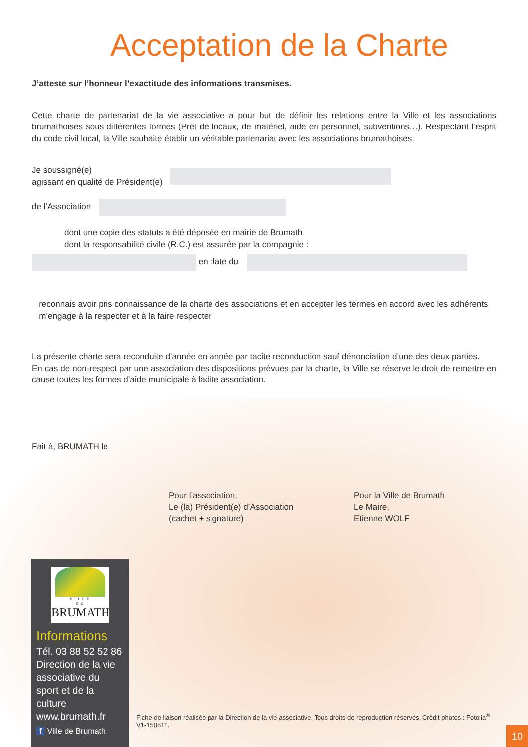Acceptation de la Charte
J’atteste sur l’honneur l’exactitude des informations transmises.
Cette charte de partenariat de la vie associative a pour but de définir les relations entre la Ville et les associations brumathoises sous différentes formes (Prêt de locaux, de matériel, aide en personnel, subventions…). Respectant l’esprit du code civil local, la Ville souhaite établir un véritable partenariat avec les associations brumathoises.
Je soussigné(e)
agissant en qualité de Président(e)
de l’Association
dont une copie des statuts a été déposée en mairie de Brumath
dont la responsabilité civile (R.C.) est assurée par la compagnie :
en date du
reconnais avoir pris connaissance de la charte des associations et en accepter les termes en accord avec les adhérents
m’engage à la respecter et à la faire respecter
La présente charte sera reconduite d’année en année par tacite reconduction sauf dénonciation d’une des deux parties.
En cas de non-respect par une association des dispositions prévues par la charte, la Ville se réserve le droit de remettre en cause toutes les formes d’aide municipale à ladite association.
Fait à, BRUMATH le
Pour l’association,
Le (la) Président(e) d’Association
(cachet + signature)
Pour la Ville de Brumath
Le Maire,
Etienne WOLF
VILLE
DE
BRUMATH
Informations
Tél. 03 88 52 52 86
Direction de la vie associative du sport et de la culture
www.brumath.fr
f Ville de Brumath
Fiche de liaison réalisée par la Direction de la vie associative. Tous droits de reproduction réservés. Crédit photos : Fotolia<sup>®</sup> - V1-150511.
10